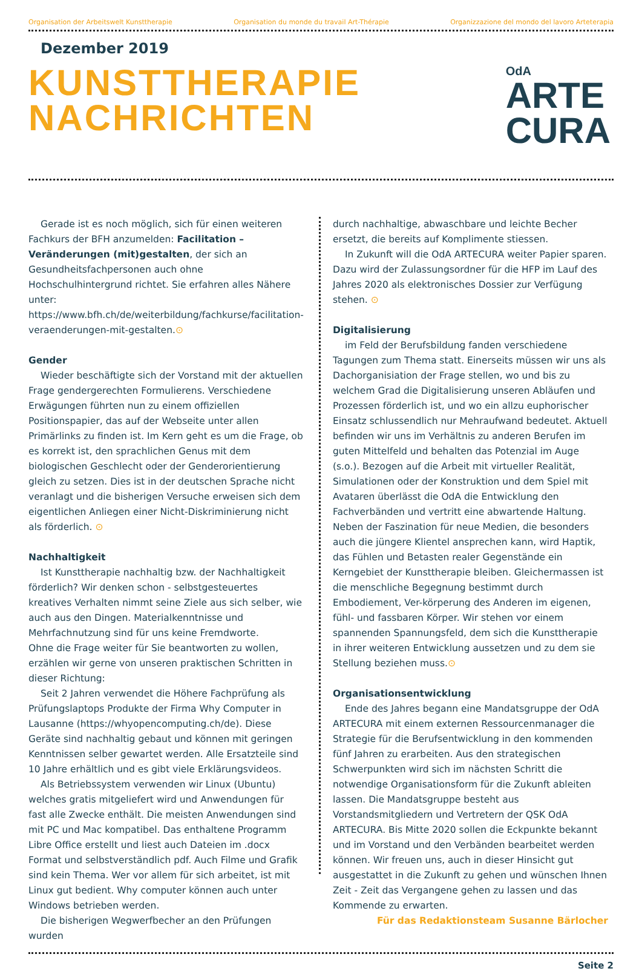Organisation der Arbeitswelt Kunsttherapie Organisation du monde du travail Art-Thérapie Organizzazione del mondo del lavoro Arteterapia
Dezember 2019
KUNSTTHERAPIE
NACHRICHTEN
OdA
ARTE
CURA
Gerade ist es noch möglich, sich für einen weiteren Fachkurs der BFH anzumelden: Facilitation – Veränderungen (mit)gestalten, der sich an Gesundheitsfachpersonen auch ohne Hochschulhintergrund richtet. Sie erfahren alles Nähere unter: https://www.bfh.ch/de/weiterbildung/fachkurse/facilitation-veraenderungen-mit-gestalten.⊙
Gender
Wieder beschäftigte sich der Vorstand mit der aktuellen Frage gendergerechten Formulierens. Verschiedene Erwägungen führten nun zu einem offiziellen Positionspapier, das auf der Webseite unter allen Primärlinks zu finden ist. Im Kern geht es um die Frage, ob es korrekt ist, den sprachlichen Genus mit dem biologischen Geschlecht oder der Genderorientierung gleich zu setzen. Dies ist in der deutschen Sprache nicht veranlagt und die bisherigen Versuche erweisen sich dem eigentlichen Anliegen einer Nicht-Diskriminierung nicht als förderlich. ⊙
Nachhaltigkeit
Ist Kunsttherapie nachhaltig bzw. der Nachhaltigkeit förderlich? Wir denken schon - selbstgesteuertes kreatives Verhalten nimmt seine Ziele aus sich selber, wie auch aus den Dingen. Materialkenntnisse und Mehrfachnutzung sind für uns keine Fremdworte.
Ohne die Frage weiter für Sie beantworten zu wollen, erzählen wir gerne von unseren praktischen Schritten in dieser Richtung:
Seit 2 Jahren verwendet die Höhere Fachprüfung als Prüfungslaptops Produkte der Firma Why Computer in Lausanne (https://whyopencomputing.ch/de). Diese Geräte sind nachhaltig gebaut und können mit geringen Kenntnissen selber gewartet werden. Alle Ersatzteile sind 10 Jahre erhältlich und es gibt viele Erklärungsvideos.
Als Betriebssystem verwenden wir Linux (Ubuntu) welches gratis mitgeliefert wird und Anwendungen für fast alle Zwecke enthält. Die meisten Anwendungen sind mit PC und Mac kompatibel. Das enthaltene Programm Libre Office erstellt und liest auch Dateien im .docx Format und selbstverständlich pdf. Auch Filme und Grafik sind kein Thema. Wer vor allem für sich arbeitet, ist mit Linux gut bedient. Why computer können auch unter Windows betrieben werden.
Die bisherigen Wegwerfbecher an den Prüfungen wurden
durch nachhaltige, abwaschbare und leichte Becher ersetzt, die bereits auf Komplimente stiessen.
In Zukunft will die OdA ARTECURA weiter Papier sparen. Dazu wird der Zulassungsordner für die HFP im Lauf des Jahres 2020 als elektronisches Dossier zur Verfügung stehen. ⊙
Digitalisierung
im Feld der Berufsbildung fanden verschiedene Tagungen zum Thema statt. Einerseits müssen wir uns als Dachorganisiation der Frage stellen, wo und bis zu welchem Grad die Digitalisierung unseren Abläufen und Prozessen förderlich ist, und wo ein allzu euphorischer Einsatz schlussendlich nur Mehraufwand bedeutet. Aktuell befinden wir uns im Verhältnis zu anderen Berufen im guten Mittelfeld und behalten das Potenzial im Auge (s.o.). Bezogen auf die Arbeit mit virtueller Realität, Simulationen oder der Konstruktion und dem Spiel mit Avataren überlässt die OdA die Entwicklung den Fachverbänden und vertritt eine abwartende Haltung. Neben der Faszination für neue Medien, die besonders auch die jüngere Klientel ansprechen kann, wird Haptik, das Fühlen und Betasten realer Gegenstände ein Kerngebiet der Kunsttherapie bleiben. Gleichermassen ist die menschliche Begegnung bestimmt durch Embodiement, Ver-körperung des Anderen im eigenen, fühl- und fassbaren Körper. Wir stehen vor einem spannenden Spannungsfeld, dem sich die Kunsttherapie in ihrer weiteren Entwicklung aussetzen und zu dem sie Stellung beziehen muss.⊙
Organisationsentwicklung
Ende des Jahres begann eine Mandatsgruppe der OdA ARTECURA mit einem externen Ressourcenmanager die Strategie für die Berufsentwicklung in den kommenden fünf Jahren zu erarbeiten. Aus den strategischen Schwerpunkten wird sich im nächsten Schritt die notwendige Organisationsform für die Zukunft ableiten lassen. Die Mandatsgruppe besteht aus Vorstandsmitgliedern und Vertretern der QSK OdA ARTECURA. Bis Mitte 2020 sollen die Eckpunkte bekannt und im Vorstand und den Verbänden bearbeitet werden können. Wir freuen uns, auch in dieser Hinsicht gut ausgestattet in die Zukunft zu gehen und wünschen Ihnen Zeit - Zeit das Vergangene gehen zu lassen und das Kommende zu erwarten.
Für das Redaktionsteam Susanne Bärlocher
Seite 2